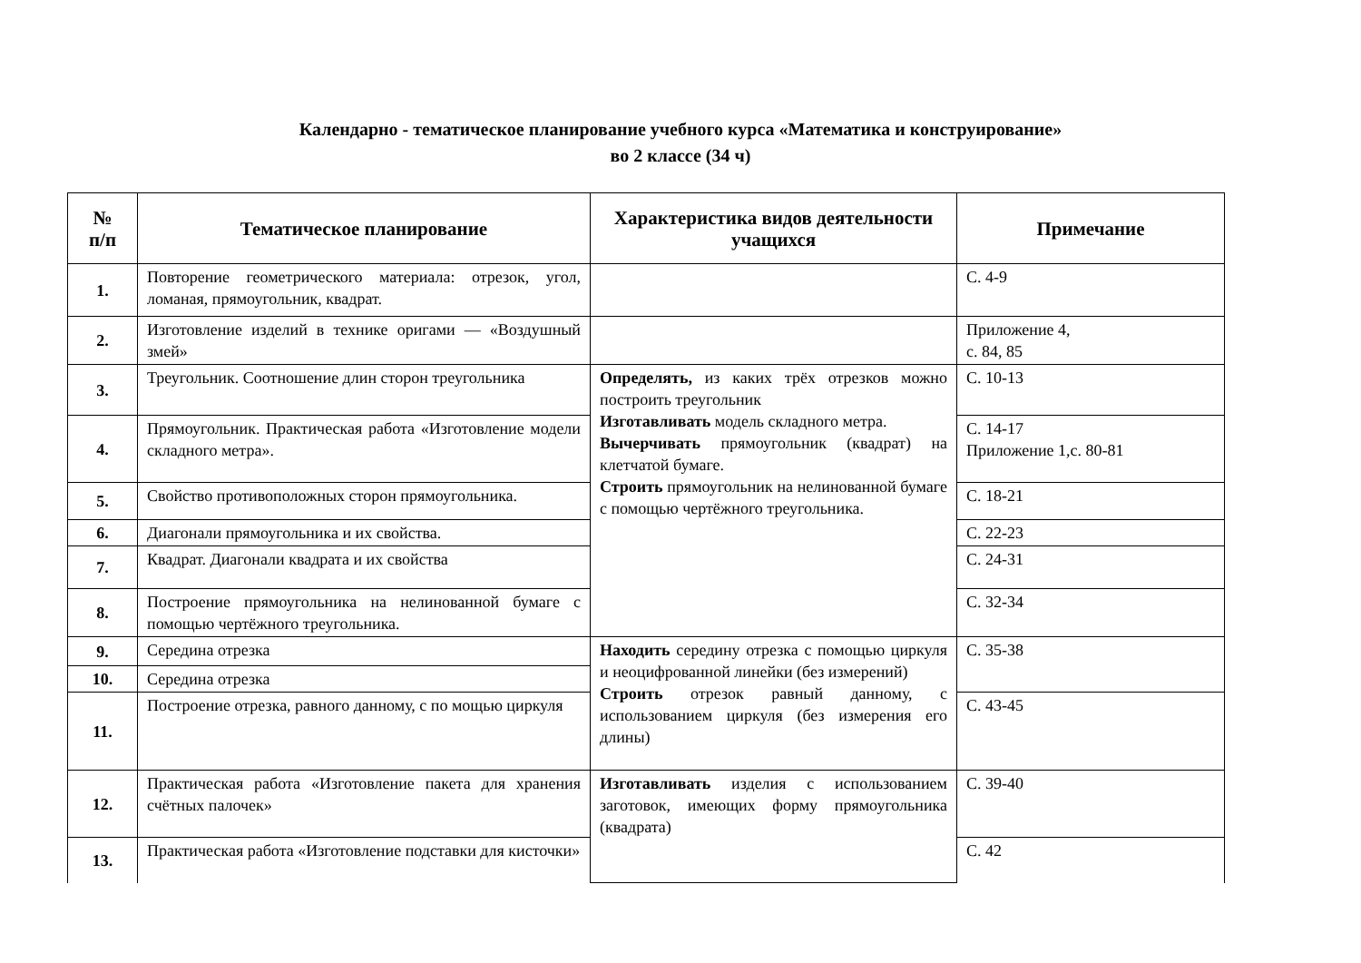Календарно - тематическое планирование учебного курса «Математика и конструирование»
во 2 классе (34 ч)
| № п/п | Тематическое планирование | Характеристика видов деятельности учащихся | Примечание |
| --- | --- | --- | --- |
| 1. | Повторение геометрического материала: отрезок, угол, ломаная, прямоугольник, квадрат. | | С. 4-9 |
| 2. | Изготовление изделий в технике оригами — «Воздушный змей» | | Приложение 4, с. 84, 85 |
| 3. | Треугольник. Соотношение длин сторон треугольника | Определять, из каких трёх отрезков можно построить треугольник Изготавливать модель складного метра. Вычерчивать прямоугольник (квадрат) на клетчатой бумаге. Строить прямоугольник на нелинованной бумаге с помощью чертёжного треугольника. | С. 10-13 |
| 4. | Прямоугольник. Практическая работа «Изготовление модели складного метра». | | С. 14-17 Приложение 1,с. 80-81 |
| 5. | Свойство противоположных сторон прямоугольника. | | С. 18-21 |
| 6. | Диагонали прямоугольника и их свойства. | | С. 22-23 |
| 7. | Квадрат. Диагонали квадрата и их свойства | | С. 24-31 |
| 8. | Построение прямоугольника на нелинованной бумаге с помощью чертёжного треугольника. | | С. 32-34 |
| 9. | Середина отрезка | Находить середину отрезка с помощью циркуля и неоцифрованной линейки (без измерений) Строить отрезок равный данному, с использованием циркуля (без измерения его длины) | С. 35-38 |
| 10. | Середина отрезка | | |
| 11. | Построение отрезка, равного данному, с по мощью циркуля | | С. 43-45 |
| 12. | Практическая работа «Изготовление пакета для хранения счётных палочек» | Изготавливать изделия с использованием заготовок, имеющих форму прямоугольника (квадрата) | С. 39-40 |
| 13. | Практическая работа «Изготовление подставки для кисточки» | | С. 42 |